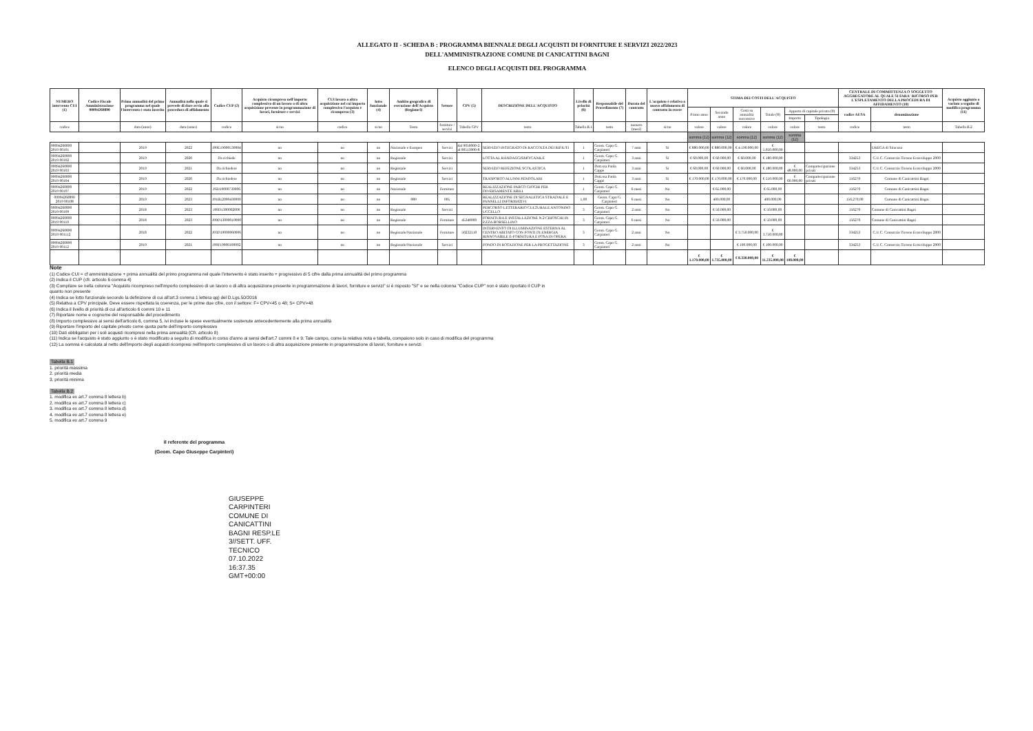ALLEGATO II - SCHEDA B : PROGRAMMA BIENNALE DEGLI ACQUISTI DI FORNITURE E SERVIZI 2022/2023
DELL'AMMINISTRAZIONE COMUNE DI CANICATTINI BAGNI
ELENCO DEGLI ACQUISTI DEL PROGRAMMA
| NUMERO intervento CUI (1) | Codice Fiscale Amministrazione 00094260890 | Prima annualità del primo programma nel quale l'intervento è stato inserito | Annualità nella quale si prevede di dare avvio alla procedura di affidamento | Codice CUP (2) | Acquisto ricompreso nell'importo complessivo di un lavoro o di altra acquisizione presente in programmazione di lavori, forniture e servizi | CUI lavoro o altra acquisizione nel cui importo complessivo l'acquisto è ricompreso (3) | lotto funzionale (4) | Ambito geografico di esecuzione dell'Acquisto (Regione/i) | Settore | CPV (5) | DESCRIZIONE DELL'ACQUISTO | Livello di priorità (6) | Responsabile del Procedimento (7) | Durata del contratto | L'acquisto è relativo a nuovo affidamento di contratto in essere | STIMA DEI COSTI DELL'ACQUISTO | | | | | | CENTRALE DI COMMITTENZA O SOGGETTO AGGREGATORE AL QUALE SI FARA' RICORSO PER L'ESPLETAMENTO DELLA PROCEDURA DI AFFIDAMENTO (10) | | Acquisto aggiunto o variato a seguito di modifica programma (11) |
| --- | --- | --- | --- | --- | --- | --- | --- | --- | --- | --- | --- | --- | --- | --- | --- | --- | --- | --- | --- | --- | --- | --- | --- | --- |
| | | | | | | | | | | | | | | | | Primo anno | Secondo anno | Costi su annualità successive | Totale (8) | Apporto di capitale privato (9) | | codice AUSA | denominazione | |
| | | | | | | | | | | | | | | | | | | | | Importo | Tipologia | | | |
| codice | | data (anno) | data (anno) | codice | si/no | codice | si/no | Testo | forniture / servizi | Tabella CPV | testo | Tabella B.1 | testo | numero (mesi) | si/no | valore | valore | valore | valore | valore | testo | codice | testo | Tabella B.2 |
| | | | | | | | | | | | | | | | | somma (12) | somma (12) | somma (12) | somma (12) | somma (12) | | | | |
| 00094260890 2019 00101 | | 2019 | 2022 | J99E19000530004 | no | no | no | Nazionale e Europeo | Servizi | dal 9050000-2 al 90513000-8 | SERVIZIO INTEGRATO DI RACCOLTA DEI RIFIUTI | 1 | Geom. Capo G. Carpinteri | 7 anni | Si | € 880.000,00 | € 880.000,00 | € 4.190.000,00 | € 5.950.000,00 | | | | UREGA di Siracusa | |
| 00094260890 2019 00102 | | 2019 | 2020 | Da richiede | no | no | no | Regionale | Servizi | | LOTTA AL RANDAGGISMO/CANILE | 1 | Geom. Capo G. Carpinteri | 3 anni | Si | € 60.000,00 | € 60.000,00 | € 60.000,00 | € 180.000,00 | | | 334253 | C.U.C. Consorzio Tirreno Ecosviluppo 2000 | |
| 00094260890 2019 00103 | | 2019 | 2021 | Da richiedere | no | no | no | Regionale | Servizi | | SERVIZIO REFEZIONE SCOLASTICA | 1 | Dott.ssa Paola Cappè | 3 anni | Si | € 60.000,00 | € 60.000,00 | € 60.000,00 | € 180.000,00 | € 48.000,00 | Compartecipazione privati | 334253 | C.U.C. Consorzio Tirreno Ecosviluppo 2000 | |
| 00094260890 2019 00104 | | 2019 | 2020 | Da richiedere | no | no | no | Regionale | Servizi | | TRASPORTO ALUNNI PENDOLARI | 1 | Dott.ssa Paola Cappè | 3 anni | Si | € 170.000,00 | € 170.000,00 | € 170.000,00 | € 510.000,00 | € 60.000,00 | Compartecipazione privati | 156270 | Comune di Canicattini Bagni | |
| 00094260890 2019 00107 | | 2019 | 2022 | J92J19000730006 | no | no | no | Nazionale | Forniture | | REALIZZAZIONE PARCO GIOCHI PER DIVERSAMENTE ABILI | 1 | Geom. Capo G. Carpinteri | 6 mesi | No | | € 65.000,00 | | € 65.000,00 | | | 156270 | Comune di Canicattini Bagni | |
| 00094260890 2019 00108 | | 2019 | 2023 | J91B12000430000 | no | no | no | 089 | 005 | | REALIZZAZIONE DI SEGNALETICA STRADALE E PANNELLI INFORMATIVI | 1,00 | Geom. Capo G. Carpinteri | 6 mesi | No | | 400.000,00 | | 400.000,00 | | | 156.270,00 | Comune di Canicattini Bagni | |
| 00094260890 2019 00109 | | 2018 | 2023 | J99D1300002000 | no | no | no | Regionale | Servizi | | PERCORSO LETTERARIO CULTURALE ANTONINO UCCELLO | 3 | Geom. Capo G. Carpinteri | 2 anni | No | | € 50.000,00 | | € 50.000,00 | | | 156270 | Comune di Canicattini Bagni | |
| 00094260890 2019 00110 | | 2018 | 2023 | J99D13000010000 | no | no | no | Regionale | Forniture | 45340000 | FORNITURA E INSTALLAZIONE N.2 CHIOSCHI IN P.ZZA BORSELLINO | 3 | Geom. Capo G. Carpinteri | 6 mesi | No | | € 50.000,00 | | € 50.000,00 | | | 156270 | Comune di Canicattini Bagni | |
| 00094260890 2019 001112 | | 2018 | 2022 | J93D19000060006 | no | no | no | Regionale/Nazionale | Forniture | 50232110 | INTERVENTO DI ILLUMINAZIONE ESTERNA AL CENTRO ABITATO CON FONTI DI ENERGIA RINNOVABILE E-FORNITURA E POSA IN OPERA | 3 | Geom. Capo G. Carpinteri | 2 anni | No | | | € 3.750.000,00 | € 3.750.000,00 | | | 334253 | C.U.C. Consorzio Tirreno Ecosviluppo 2000 | |
| 00094260890 2019 00112 | | 2019 | 2021 | J99F19000100002 | no | no | no | Regionale/Nazionale | Servizi | | FONDO DI ROTAZIONE PER LA PROGETTAZIONE | 3 | Geom. Capo G. Carpinteri | 2 anni | No | | | € 100.000,00 | € 100.000,00 | | | 334253 | C.U.C. Consorzio Tirreno Ecosviluppo 2000 | |
| | | | | | | | | | | | | | | | | € 1.170.000,00 | € 1.735.000,00 | € 8.330.000,00 | € 11.235.000,00 | € 108.000,00 | | | | |
Note
(1) Codice CUI = cf amministrazione + prima annualità del primo programma nel quale l'intervento è stato inserito + progressivo di 5 cifre dalla prima annualità del primo programma
(2) Indica il CUP (cfr. articolo 6 comma 4)
(3) Compilare se nella colonna "Acquisto ricompreso nell'importo complessivo di un lavoro o di altra acquisizione presente in programmazione di lavori, forniture e servizi" si è risposto "SI" e se nella colonna "Codice CUP" non è stato riportato il CUP in quanto non presente
(4) Indica se lotto funzionale secondo la definizione di cui all'art.3 comma 1 lettera qq) del D.Lgs.50/2016
(5) Relativa a CPV principale. Deve essere rispettata la coerenza, per le prime due cifre, con il settore: F= CPV<45 o 48; S= CPV>48
(6) Indica il livello di priorità di cui all'articolo 6 commi 10 e 11
(7) Riportare nome e cognome del responsabile del procedimento
(8) Importo complessivo ai sensi dell'articolo 6, comma 5, ivi incluse le spese eventualmente sostenute antecedentemente alla prima annualità
(9) Riportare l'importo del capitale privato come quota parte dell'importo complessivo
(10) Dati obbligatori per i soli acquisti ricompresi nella prima annualità (Cfr. articolo 8)
(11) Indica se l'acquisto è stato aggiunto o è stato modificato a seguito di modifica in corso d'anno ai sensi dell'art.7 commi 8 e 9. Tale campo, come la relativa nota e tabella, compaiono solo in caso di modifica del programma
(12) La somma è calcolata al netto dell'importo degli acquisti ricompresi nell'importo complessivo di un lavoro o di altra acquisizione presente in programmazione di lavori, forniture e servizi
Tabella B.1
1. priorità massima
2. priorità media
3. priorità minima
Tabella B.2
1. modifica ex art.7 comma 8 lettera b)
2. modifica ex art.7 comma 8 lettera c)
3. modifica ex art.7 comma 8 lettera d)
4. modifica ex art.7 comma 8 lettera e)
5. modifica ex art.7 comma 9
Il referente del programma
(Geom. Capo Giuseppe Carpinteri)
GIUSEPPE CARPINTERI COMUNE DI CANICATTINI BAGNI RESP.LE 3//SETT. UFF. TECNICO 07.10.2022 16:37.35 GMT+00:00